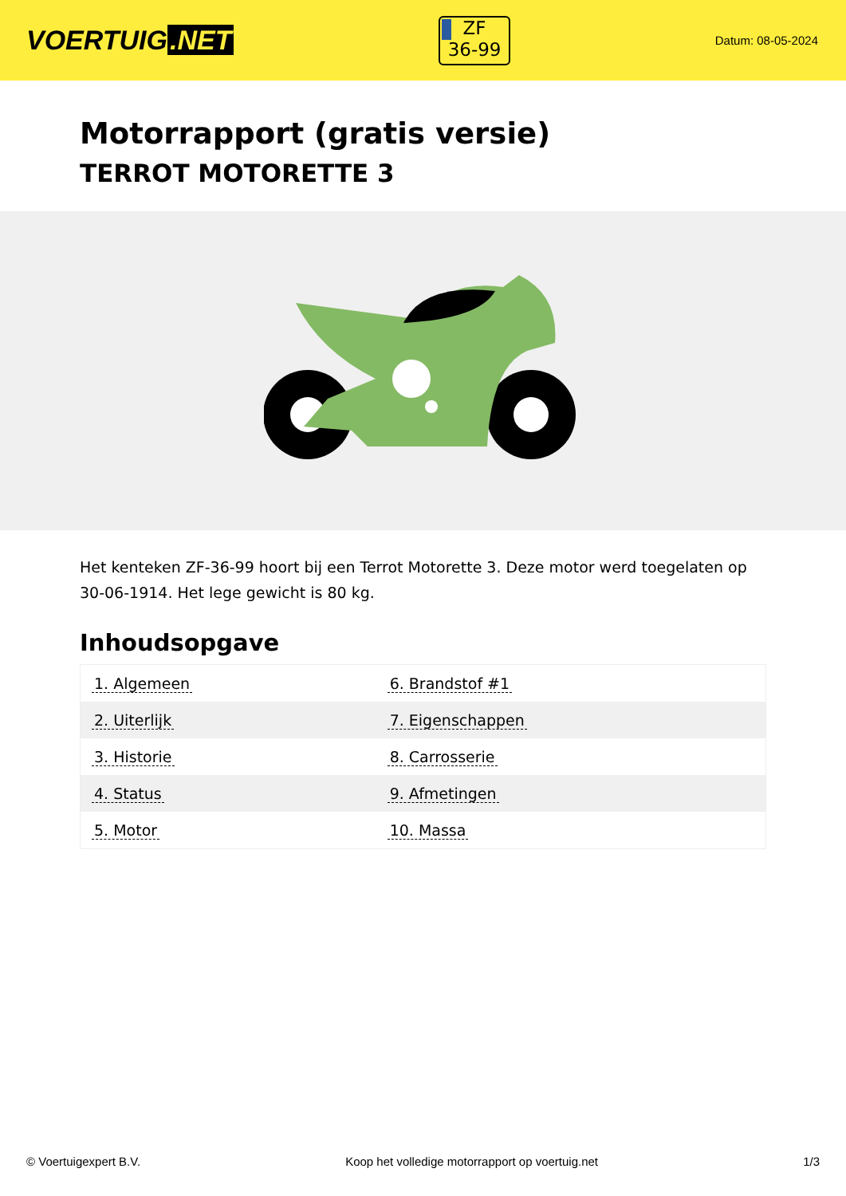VOERTUIG.NET
ZF
36-99
Datum: 08-05-2024
Motorrapport (gratis versie)
TERROT MOTORETTE 3
Het kenteken ZF-36-99 hoort bij een Terrot Motorette 3. Deze motor werd toegelaten op 30-06-1914. Het lege gewicht is 80 kg.
Inhoudsopgave
| 1. Algemeen | 6. Brandstof #1 |
| 2. Uiterlijk | 7. Eigenschappen |
| 3. Historie | 8. Carrosserie |
| 4. Status | 9. Afmetingen |
| 5. Motor | 10. Massa |
© Voertuigexpert B.V. Koop het volledige motorrapport op voertuig.net 1/3